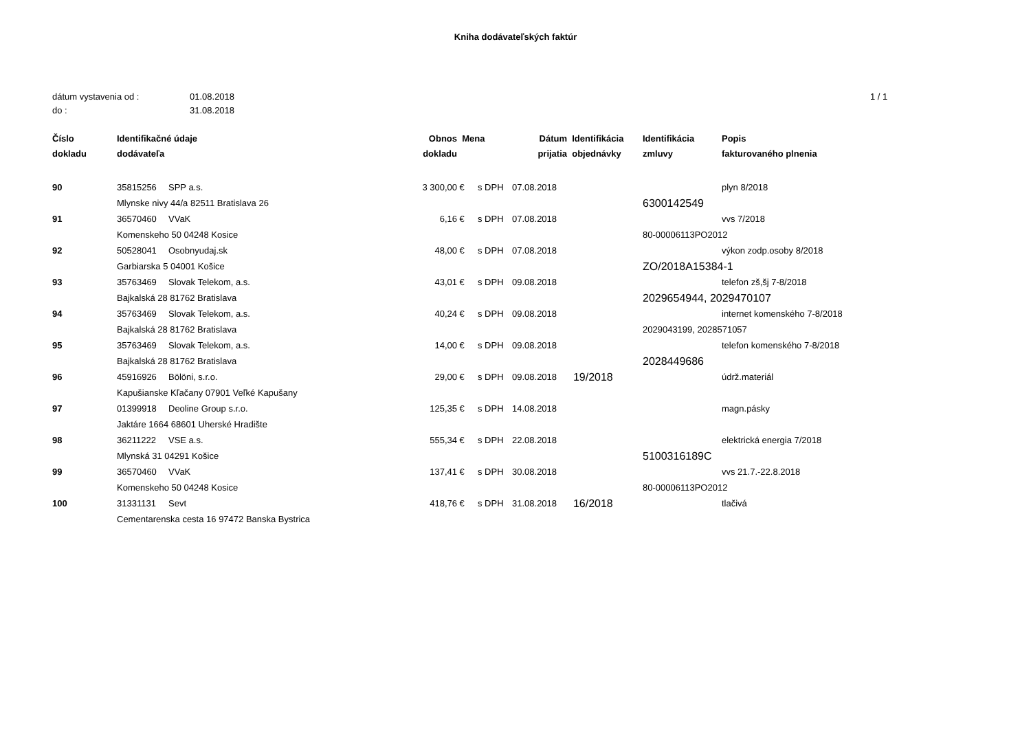Kniha dodávateľských faktúr
dátum vystavenia od :
01.08.2018
1 / 1
do :
31.08.2018
| Číslo dokladu | Identifikačné údaje dodávateľa | | Obnos dokladu | Mena | | Dátum prijatia | Identifikácia objednávky | Identifikácia zmluvy | Popis fakturovaného plnenia |
| --- | --- | --- | --- | --- | --- | --- | --- | --- | --- |
| 90 | 35815256 | SPP a.s. | 3 300,00 | € | s DPH | 07.08.2018 | | | plyn 8/2018 |
| | Mlynske nivy 44/a 82511 Bratislava 26 | | | | | | | 6300142549 | |
| 91 | 36570460 | VVaK | 6,16 | € | s DPH | 07.08.2018 | | | vvs 7/2018 |
| | Komenskeho 50 04248 Kosice | | | | | | | 80-00006113PO2012 | |
| 92 | 50528041 | Osobnyudaj.sk | 48,00 | € | s DPH | 07.08.2018 | | | výkon zodp.osoby 8/2018 |
| | Garbiarska 5 04001 Košice | | | | | | | ZO/2018A15384-1 | |
| 93 | 35763469 | Slovak Telekom, a.s. | 43,01 | € | s DPH | 09.08.2018 | | | telefon zš,šj 7-8/2018 |
| | Bajkalská 28 81762 Bratislava | | | | | | | 2029654944, 2029470107 | |
| 94 | 35763469 | Slovak Telekom, a.s. | 40,24 | € | s DPH | 09.08.2018 | | | internet komenského 7-8/2018 |
| | Bajkalská 28 81762 Bratislava | | | | | | | 2029043199, 2028571057 | |
| 95 | 35763469 | Slovak Telekom, a.s. | 14,00 | € | s DPH | 09.08.2018 | | | telefon komenského 7-8/2018 |
| | Bajkalská 28 81762 Bratislava | | | | | | | 2028449686 | |
| 96 | 45916926 | Bölöni, s.r.o. | 29,00 | € | s DPH | 09.08.2018 | 19/2018 | | údrž.materiál |
| | Kapušianske Kľačany 07901 Veľké Kapušany | | | | | | | | |
| 97 | 01399918 | Deoline Group s.r.o. | 125,35 | € | s DPH | 14.08.2018 | | | magn.pásky |
| | Jaktáre 1664 68601 Uherské Hradište | | | | | | | | |
| 98 | 36211222 | VSE a.s. | 555,34 | € | s DPH | 22.08.2018 | | | elektrická energia 7/2018 |
| | Mlynská 31 04291 Košice | | | | | | | 5100316189C | |
| 99 | 36570460 | VVaK | 137,41 | € | s DPH | 30.08.2018 | | | vvs 21.7.-22.8.2018 |
| | Komenskeho 50 04248 Kosice | | | | | | | 80-00006113PO2012 | |
| 100 | 31331131 | Sevt | 418,76 | € | s DPH | 31.08.2018 | 16/2018 | | tlačivá |
| | Cementarenska cesta 16 97472 Banska Bystrica | | | | | | | | |